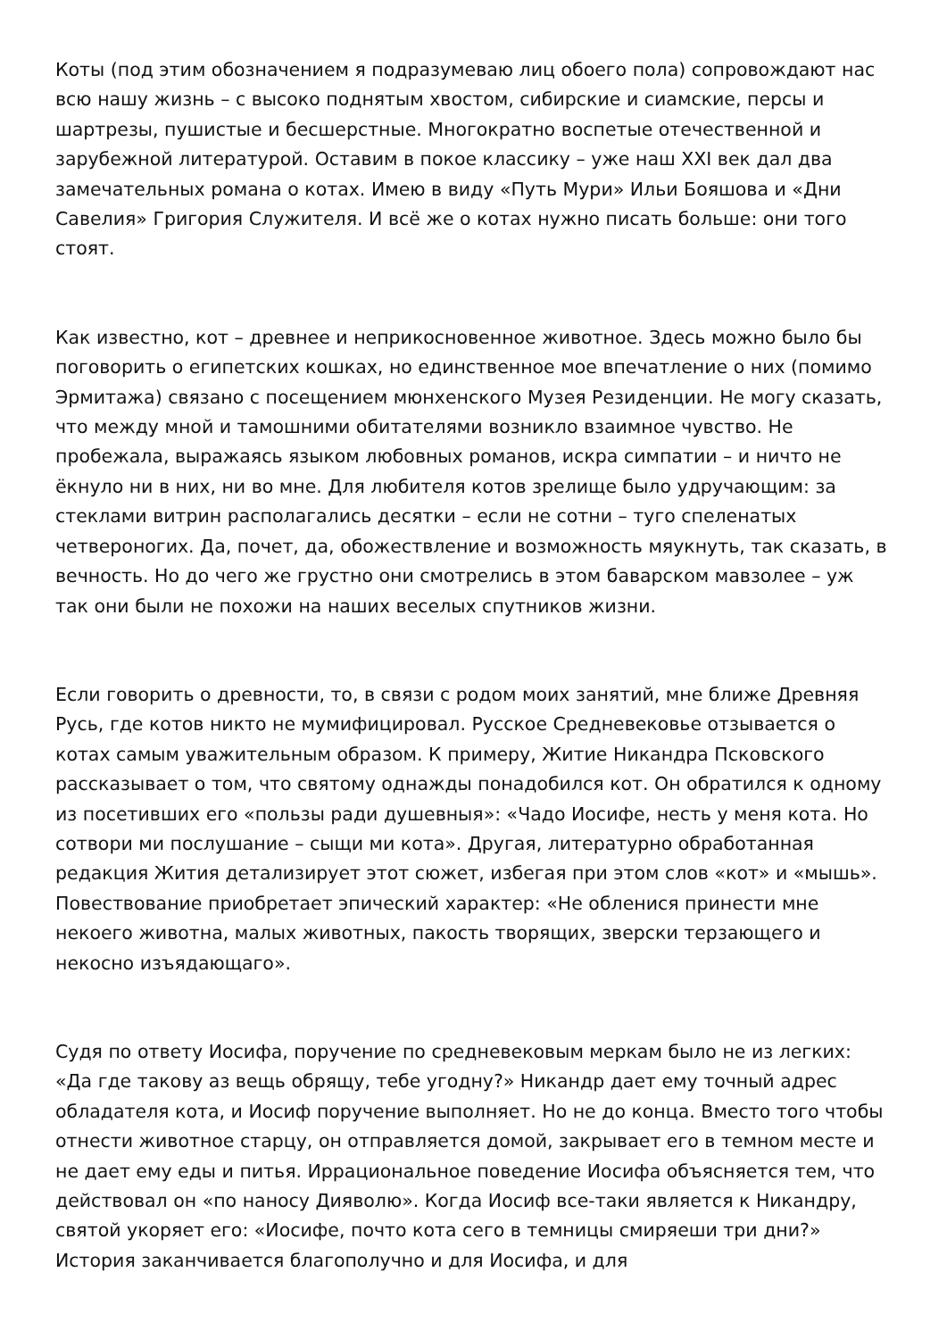Коты (под этим обозначением я подразумеваю лиц обоего пола) сопровождают нас всю нашу жизнь – с высоко поднятым хвостом, сибирские и сиамские, персы и шартрезы, пушистые и бесшерстные. Многократно воспетые отечественной и зарубежной литературой. Оставим в покое классику – уже наш XXI век дал два замечательных романа о котах. Имею в виду «Путь Мури» Ильи Бояшова и «Дни Савелия» Григория Служителя. И всё же о котах нужно писать больше: они того стоят.
Как известно, кот – древнее и неприкосновенное животное. Здесь можно было бы поговорить о египетских кошках, но единственное мое впечатление о них (помимо Эрмитажа) связано с посещением мюнхенского Музея Резиденции. Не могу сказать, что между мной и тамошними обитателями возникло взаимное чувство. Не пробежала, выражаясь языком любовных романов, искра симпатии – и ничто не ёкнуло ни в них, ни во мне. Для любителя котов зрелище было удручающим: за стеклами витрин располагались десятки – если не сотни – туго спеленатых четвероногих. Да, почет, да, обожествление и возможность мяукнуть, так сказать, в вечность. Но до чего же грустно они смотрелись в этом баварском мавзолее – уж так они были не похожи на наших веселых спутников жизни.
Если говорить о древности, то, в связи с родом моих занятий, мне ближе Древняя Русь, где котов никто не мумифицировал. Русское Средневековье отзывается о котах самым уважительным образом. К примеру, Житие Никандра Псковского рассказывает о том, что святому однажды понадобился кот. Он обратился к одному из посетивших его «пользы ради душевныя»: «Чадо Иосифе, несть у меня кота. Но сотвори ми послушание – сыщи ми кота». Другая, литературно обработанная редакция Жития детализирует этот сюжет, избегая при этом слов «кот» и «мышь». Повествование приобретает эпический характер: «Не обленися принести мне некоего животна, малых животных, пакость творящих, зверски терзающего и некосно изъядающаго».
Судя по ответу Иосифа, поручение по средневековым меркам было не из легких: «Да где такову аз вещь обрящу, тебе угодну?» Никандр дает ему точный адрес обладателя кота, и Иосиф поручение выполняет. Но не до конца. Вместо того чтобы отнести животное старцу, он отправляется домой, закрывает его в темном месте и не дает ему еды и питья. Иррациональное поведение Иосифа объясняется тем, что действовал он «по наносу Дияволю». Когда Иосиф все-таки является к Никандру, святой укоряет его: «Иосифе, почто кота сего в темницы смиряеши три дни?» История заканчивается благополучно и для Иосифа, и для